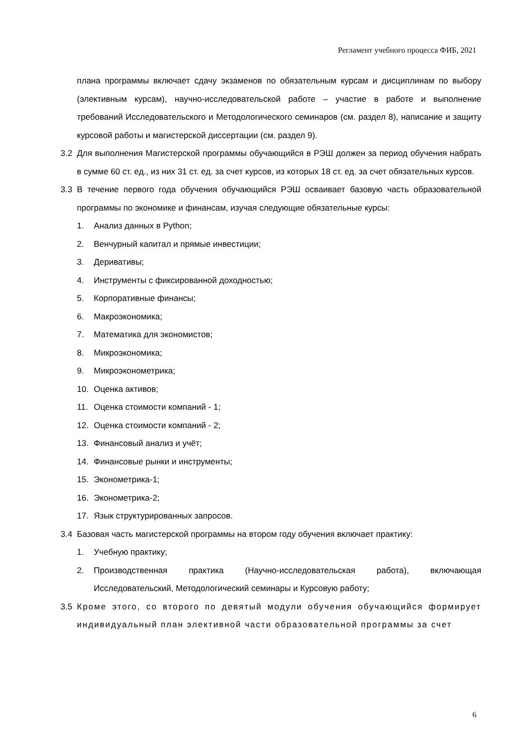Регламент учебного процесса ФИБ, 2021
плана программы включает сдачу экзаменов по обязательным курсам и дисциплинам по выбору (элективным курсам), научно-исследовательской работе – участие в работе и выполнение требований Исследовательского и Методологического семинаров (см. раздел 8), написание и защиту курсовой работы и магистерской диссертации (см. раздел 9).
3.2 Для выполнения Магистерской программы обучающийся в РЭШ должен за период обучения набрать в сумме 60 ст. ед., из них 31 ст. ед. за счет курсов, из которых 18 ст. ед. за счет обязательных курсов.
3.3 В течение первого года обучения обучающийся РЭШ осваивает базовую часть образовательной программы по экономике и финансам, изучая следующие обязательные курсы:
1. Анализ данных в Python;
2. Венчурный капитал и прямые инвестиции;
3. Деривативы;
4. Инструменты с фиксированной доходностью;
5. Корпоративные финансы;
6. Макроэкономика;
7. Математика для экономистов;
8. Микроэкономика;
9. Микроэконометрика;
10. Оценка активов;
11. Оценка стоимости компаний - 1;
12. Оценка стоимости компаний - 2;
13. Финансовый анализ и учёт;
14. Финансовые рынки и инструменты;
15. Эконометрика-1;
16. Эконометрика-2;
17. Язык структурированных запросов.
3.4 Базовая часть магистерской программы на втором году обучения включает практику:
1. Учебную практику;
2. Производственная практика (Научно-исследовательская работа), включающая Исследовательский, Методологический семинары и Курсовую работу;
3.5 Кроме этого, со второго по девятый модули обучения обучающийся формирует индивидуальный план элективной части образовательной программы за счет
6